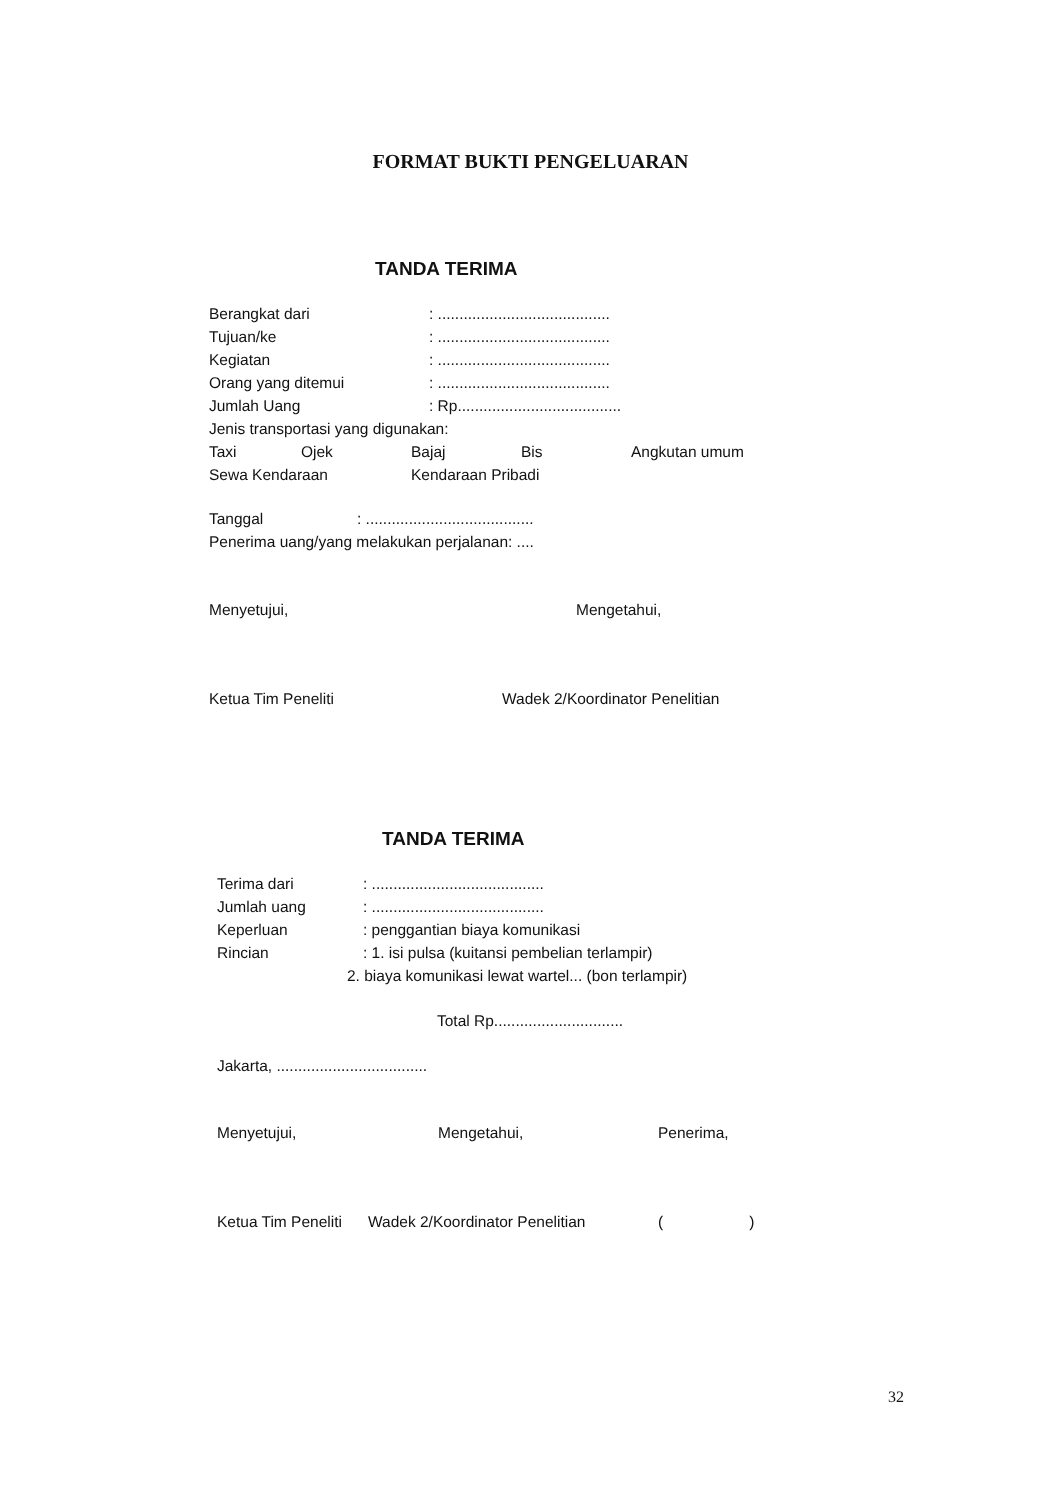FORMAT BUKTI PENGELUARAN
TANDA TERIMA
Berangkat dari: ........................................
Tujuan/ke: ........................................
Kegiatan: ........................................
Orang yang ditemui: ........................................
Jumlah Uang: Rp......................................
Jenis transportasi yang digunakan:
Taxi Ojek Bajaj Bis Angkutan umum
Sewa Kendaraan Kendaraan Pribadi
Tanggal: .......................................
Penerima uang/yang melakukan perjalanan: ....
Menyetujui, Mengetahui,
Ketua Tim Peneliti Wadek 2/Koordinator Penelitian
TANDA TERIMA
Terima dari: ........................................
Jumlah uang: ........................................
Keperluan: penggantian biaya komunikasi
Rincian: 1. isi pulsa (kuitansi pembelian terlampir)
2. biaya komunikasi lewat wartel... (bon terlampir)
Total Rp..............................
Jakarta, ...................................
Menyetujui, Mengetahui, Penerima,
Ketua Tim Peneliti Wadek 2/Koordinator Penelitian ( )
32